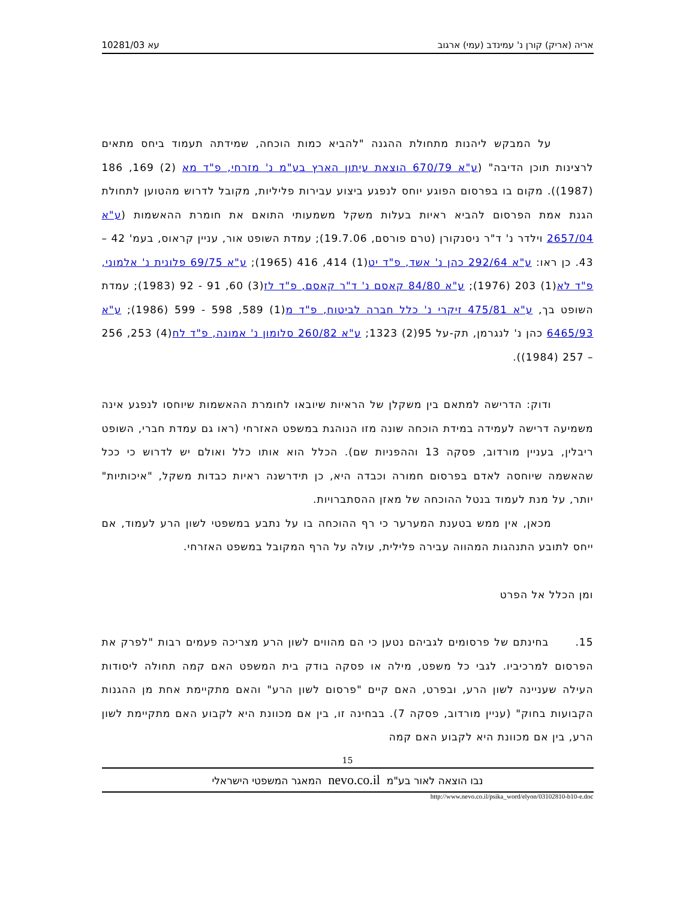עא 10281/03 אריה (אריק) קורן נ' עמינדב (עמי) ארגוב
על המבקש ליהנות מתחולת ההגנה "להביא כמות הוכחה, שמידתה תעמוד ביחס מתאים לרצינות תוכן הדיבה" (ע"א 670/79 הוצאת עיתון הארץ בע"מ נ' מזרחי, פ"ד מא (2) 169, 186 (1987)). מקום בו בפרסום הפוגע יוחס לנפגע ביצוע עבירות פליליות, מקובל לדרוש מהטוען לתחולת הגנת אמת הפרסום להביא ראיות בעלות משקל משמעותי התואם את חומרת ההאשמות (ע"א 2657/04 וילדר נ' ד"ר ניסנקורן (טרם פורסם, 19.7.06); עמדת השופט אור, עניין קראוס, בעמ' 42 – 43. כן ראו: ע"א 292/64 כהן נ' אשד, פ"ד יט(1) 414, 416 (1965); ע"א 69/75 פלונית נ' אלמוני, פ"ד לא(1) 203 (1976); ע"א 84/80 קאסם נ' ד"ר קאסם, פ"ד לז(3) 60, 91 - 92 (1983); עמדת השופט בך, ע"א 475/81 זיקרי נ' כלל חברה לביטוח, פ"ד מ(1) 589, 598 - 599 (1986); ע"א 6465/93 כהן נ' לנגרמן, תק-על 95(2) 1323; ע"א 260/82 סלומון נ' אמונה, פ"ד לח(4) 253, 256 – 257 (1984)).
ודוק: הדרישה למתאם בין משקלן של הראיות שיובאו לחומרת ההאשמות שיוחסו לנפגע אינה משמיעה דרישה לעמידה במידת הוכחה שונה מזו הנוהגת במשפט האזרחי (ראו גם עמדת חברי, השופט ריבלין, בעניין מורדוב, פסקה 13 וההפניות שם). הכלל הוא אותו כלל ואולם יש לדרוש כי ככל שהאשמה שיוחסה לאדם בפרסום חמורה וכבדה היא, כן תידרשנה ראיות כבדות משקל, "איכותיות" יותר, על מנת לעמוד בנטל ההוכחה של מאזן ההסתברויות.
מכאן, אין ממש בטענת המערער כי רף ההוכחה בו על נתבע במשפטי לשון הרע לעמוד, אם ייחס לתובע התנהגות המהווה עבירה פלילית, עולה על הרף המקובל במשפט האזרחי.
ומן הכלל אל הפרט
15. בחינתם של פרסומים לגביהם נטען כי הם מהווים לשון הרע מצריכה פעמים רבות "לפרק את הפרסום למרכיביו. לגבי כל משפט, מילה או פסקה בודק בית המשפט האם קמה תחולה ליסודות העילה שעניינה לשון הרע, ובפרט, האם קיים "פרסום לשון הרע" והאם מתקיימת אחת מן ההגנות הקבועות בחוק" (עניין מורדוב, פסקה 7). בבחינה זו, בין אם מכוונת היא לקבוע האם מתקיימת לשון הרע, בין אם מכוונת היא לקבוע האם קמה
15
נבו הוצאה לאור בע"מ nevo.co.il המאגר המשפטי הישראלי
http://www.nevo.co.il/psika_word/elyon/03102810-b10-e.doc